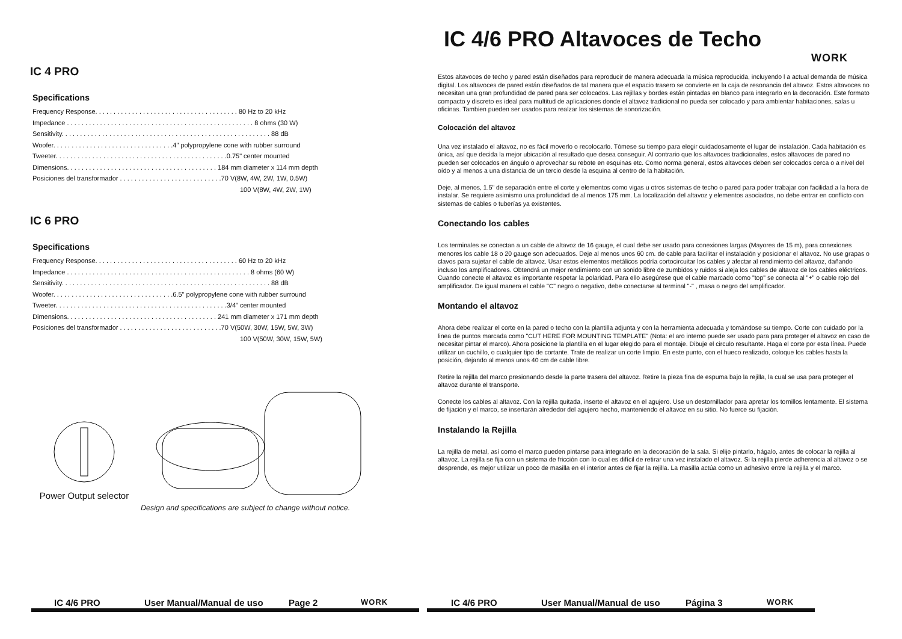IC 4 PRO
Specifications
Frequency Response. . . . . . . . . . . . . . . . . . . . . . . . . . . . . . . . . . . . . . . 80 Hz to 20 kHz
Impedance . . . . . . . . . . . . . . . . . . . . . . . . . . . . . . . . . . . . . . . . . . . . . . . . . . . 8 ohms (30 W)
Sensitivity. . . . . . . . . . . . . . . . . . . . . . . . . . . . . . . . . . . . . . . . . . . . . . . . . . . . . . . . . 88 dB
Woofer. . . . . . . . . . . . . . . . . . . . . . . . . . . . . . . . .4" polypropylene cone with rubber surround
Tweeter. . . . . . . . . . . . . . . . . . . . . . . . . . . . . . . . . . . . . . . . . . . . . . .0.75" center mounted
Dimensions. . . . . . . . . . . . . . . . . . . . . . . . . . . . . . . . . . . . . . . . . 184 mm diameter x 114 mm depth
Posiciones del transformador . . . . . . . . . . . . . . . . . . . . . . . . . . . .70 V(8W, 4W, 2W, 1W, 0.5W)
100 V(8W, 4W, 2W, 1W)
IC 6 PRO
Specifications
Frequency Response. . . . . . . . . . . . . . . . . . . . . . . . . . . . . . . . . . . . . . . 60 Hz to 20 kHz
Impedance . . . . . . . . . . . . . . . . . . . . . . . . . . . . . . . . . . . . . . . . . . . . . . . . . . 8 ohms (60 W)
Sensitivity. . . . . . . . . . . . . . . . . . . . . . . . . . . . . . . . . . . . . . . . . . . . . . . . . . . . . . . . . 88 dB
Woofer. . . . . . . . . . . . . . . . . . . . . . . . . . . . . . . . .6.5" polypropylene cone with rubber surround
Tweeter. . . . . . . . . . . . . . . . . . . . . . . . . . . . . . . . . . . . . . . . . . . . . . .3/4" center mounted
Dimensions. . . . . . . . . . . . . . . . . . . . . . . . . . . . . . . . . . . . . . . . . 241 mm diameter x 171 mm depth
Posiciones del transformador . . . . . . . . . . . . . . . . . . . . . . . . . . . .70 V(50W, 30W, 15W, 5W, 3W)
100 V(50W, 30W, 15W, 5W)
Power Output selector
Design and specifications are subject to change without notice.
IC 4/6 PRO User Manual/Manual de uso Page 2 WORK
IC 4/6 PRO Altavoces de Techo
WORK
Estos altavoces de techo y pared están diseñados para reproducir de manera adecuada la música reproducida, incluyendo l a actual demanda de música digital. Los altavoces de pared están diseñados de tal manera que el espacio trasero se convierte en la caja de resonancia del altavoz. Estos altavoces no necesitan una gran profundidad de pared para ser colocados. Las rejillas y bordes están pintadas en blanco para integrarlo en la decoración. Este formato compacto y discreto es ideal para multitud de aplicaciones donde el altavoz tradicional no pueda ser colocado y para ambientar habitaciones, salas u oficinas. Tambien pueden ser usados para realzar los sistemas de sonorización.
Colocación del altavoz
Una vez instalado el altavoz, no es fácil moverlo o recolocarlo. Tómese su tiempo para elegir cuidadosamente el lugar de instalación. Cada habitación es única, así que decida la mejor ubicación al resultado que desea conseguir. Al contrario que los altavoces tradicionales, estos altavoces de pared no pueden ser colocados en ángulo o aprovechar su rebote en esquinas etc. Como norma general, estos altavoces deben ser colocados cerca o a nivel del oído y al menos a una distancia de un tercio desde la esquina al centro de la habitación.
Deje, al menos, 1.5" de separación entre el corte y elementos como vigas u otros sistemas de techo o pared para poder trabajar con facilidad a la hora de instalar. Se requiere asimismo una profundidad de al menos 175 mm. La localización del altavoz y elementos asociados, no debe entrar en conflicto con sistemas de cables o tuberías ya existentes.
Conectando los cables
Los terminales se conectan a un cable de altavoz de 16 gauge, el cual debe ser usado para conexiones largas (Mayores de 15 m), para conexiones menores los cable 18 o 20 gauge son adecuados. Deje al menos unos 60 cm. de cable para facilitar el instalación y posicionar el altavoz. No use grapas o clavos para sujetar el cable de altavoz. Usar estos elementos metálicos podría cortocircuitar los cables y afectar al rendimiento del altavoz, dañando incluso los amplificadores. Obtendrá un mejor rendimiento con un sonido libre de zumbidos y ruidos si aleja los cables de altavoz de los cables eléctricos.
Cuando conecte el altavoz es importante respetar la polaridad. Para ello asegúrese que el cable marcado como "top" se conecta al "+" o cable rojo del amplificador. De igual manera el cable "C" negro o negativo, debe conectarse al terminal "-" , masa o negro del amplificador.
Montando el altavoz
Ahora debe realizar el corte en la pared o techo con la plantilla adjunta y con la herramienta adecuada y tomándose su tiempo. Corte con cuidado por la linea de puntos marcada como "CUT HERE FOR MOUNTING TEMPLATE" (Nota: el aro interno puede ser usado para para proteger el altavoz en caso de necesitar pintar el marco). Ahora posicione la plantilla en el lugar elegido para el montaje. Dibuje el circulo resultante. Haga el corte por esta línea. Puede utilizar un cuchillo, o cualquier tipo de cortante. Trate de realizar un corte limpio. En este punto, con el hueco realizado, coloque los cables hasta la posición, dejando al menos unos 40 cm de cable libre.
Retire la rejilla del marco presionando desde la parte trasera del altavoz. Retire la pieza fina de espuma bajo la rejilla, la cual se usa para proteger el altavoz durante el transporte.
Conecte los cables al altavoz. Con la rejilla quitada, inserte el altavoz en el agujero. Use un destornillador para apretar los tornillos lentamente. El sistema de fijación y el marco, se insertarán alrededor del agujero hecho, manteniendo el altavoz en su sitio. No fuerce su fijación.
Instalando la Rejilla
La rejilla de metal, así como el marco pueden pintarse para integrarlo en la decoración de la sala. Si elije pintarlo, hágalo, antes de colocar la rejilla al altavoz. La rejilla se fija con un sistema de fricción con lo cual es difícil de retirar una vez instalado el altavoz. Si la rejilla pierde adherencia al altavoz o se desprende, es mejor utilizar un poco de masilla en el interior antes de fijar la rejilla. La masilla actúa como un adhesivo entre la rejilla y el marco.
IC 4/6 PRO User Manual/Manual de uso Página 3 WORK